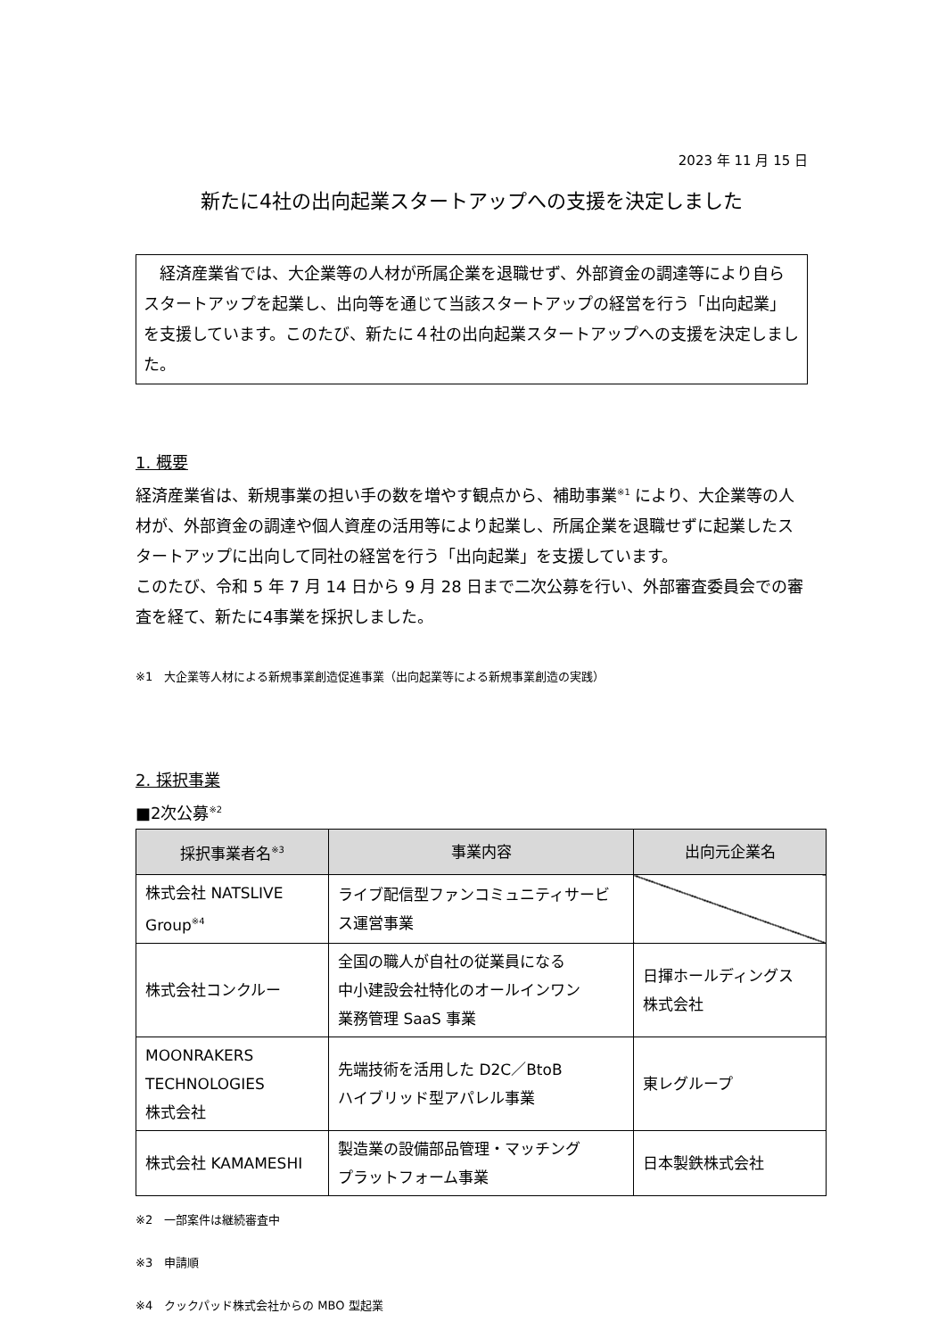2023 年 11 月 15 日
新たに4社の出向起業スタートアップへの支援を決定しました
　経済産業省では、大企業等の人材が所属企業を退職せず、外部資金の調達等により自らスタートアップを起業し、出向等を通じて当該スタートアップの経営を行う「出向起業」を支援しています。このたび、新たに４社の出向起業スタートアップへの支援を決定しました。
1. 概要
経済産業省は、新規事業の担い手の数を増やす観点から、補助事業<sup>※1</sup> により、大企業等の人材が、外部資金の調達や個人資産の活用等により起業し、所属企業を退職せずに起業したスタートアップに出向して同社の経営を行う「出向起業」を支援しています。
このたび、令和 5 年 7 月 14 日から 9 月 28 日まで二次公募を行い、外部審査委員会での審査を経て、新たに4事業を採択しました。
※1　大企業等人材による新規事業創造促進事業（出向起業等による新規事業創造の実践）
2. 採択事業
■2次公募<sup>※2</sup>
| 採択事業者名<sup>※3</sup> | 事業内容 | 出向元企業名 |
| --- | --- | --- |
| 株式会社 NATSLIVE Group<sup>※4</sup> | ライブ配信型ファンコミュニティサービス運営事業 | |
| 株式会社コンクルー | 全国の職人が自社の従業員になる 中小建設会社特化のオールインワン 業務管理 SaaS 事業 | 日揮ホールディングス 株式会社 |
| MOONRAKERS TECHNOLOGIES 株式会社 | 先端技術を活用した D2C／BtoB ハイブリッド型アパレル事業 | 東レグループ |
| 株式会社 KAMAMESHI | 製造業の設備部品管理・マッチング プラットフォーム事業 | 日本製鉄株式会社 |
※2　一部案件は継続審査中
※3　申請順
※4　クックパッド株式会社からの MBO 型起業